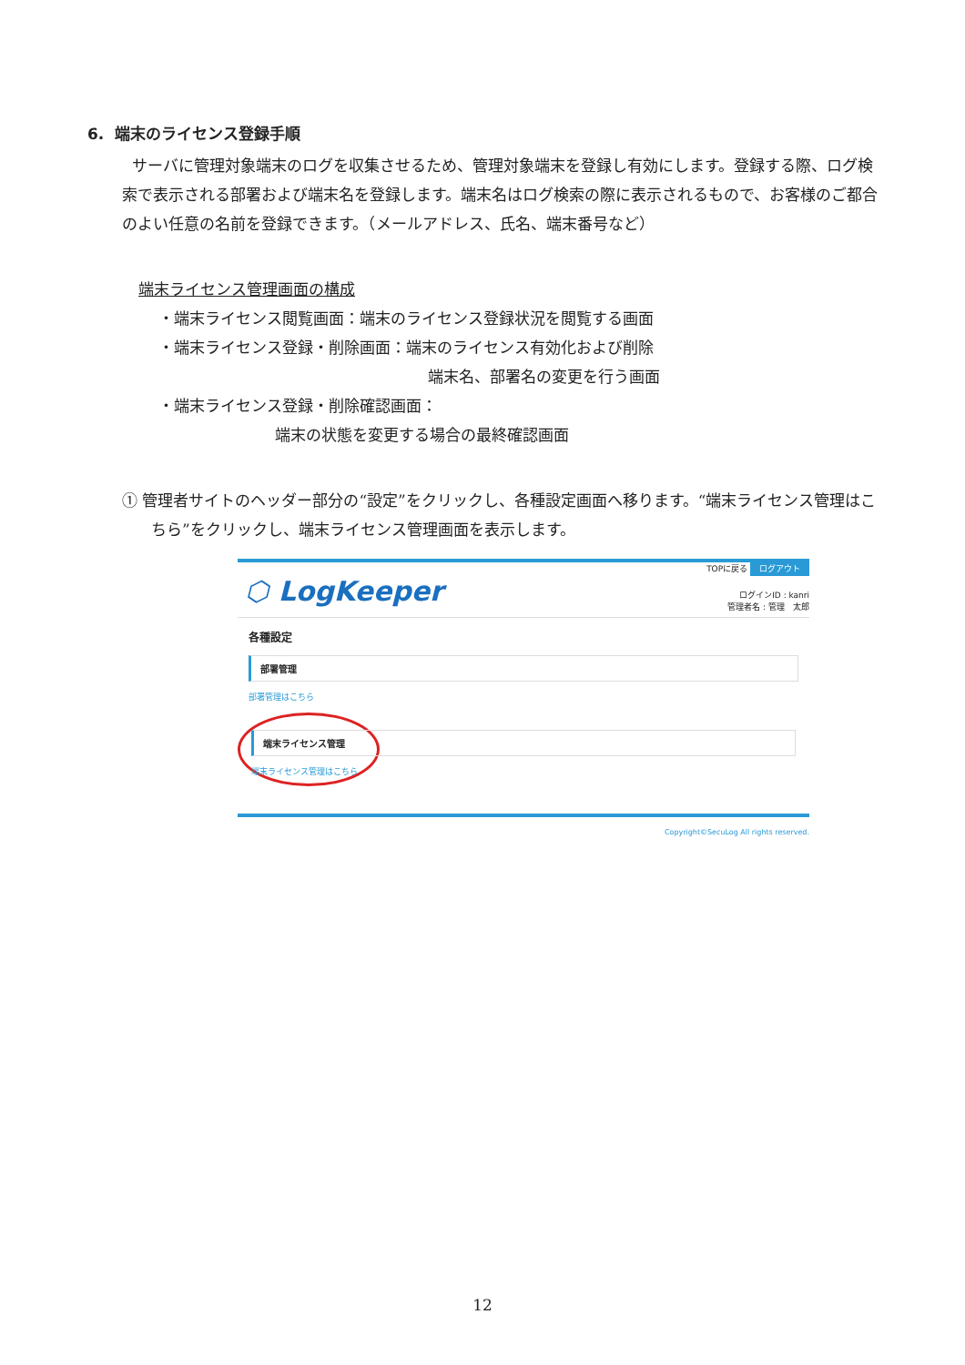6. 端末のライセンス登録手順
サーバに管理対象端末のログを収集させるため、管理対象端末を登録し有効にします。登録する際、ログ検索で表示される部署および端末名を登録します。端末名はログ検索の際に表示されるもので、お客様のご都合のよい任意の名前を登録できます。（メールアドレス、氏名、端末番号など）
端末ライセンス管理画面の構成
・端末ライセンス閲覧画面：端末のライセンス登録状況を閲覧する画面
・端末ライセンス登録・削除画面：端末のライセンス有効化および削除
端末名、部署名の変更を行う画面
・端末ライセンス登録・削除確認画面：
端末の状態を変更する場合の最終確認画面
① 管理者サイトのヘッダー部分の“設定”をクリックし、各種設定画面へ移ります。“端末ライセンス管理はこちら”をクリックし、端末ライセンス管理画面を表示します。
⬡ LogKeeper
TOPに戻る ログアウト
ログインID : kanri
管理者名 : 管理　太郎
各種設定
部署管理
部署管理はこちら
端末ライセンス管理
端末ライセンス管理はこちら
Copyright©SecuLog All rights reserved.
12